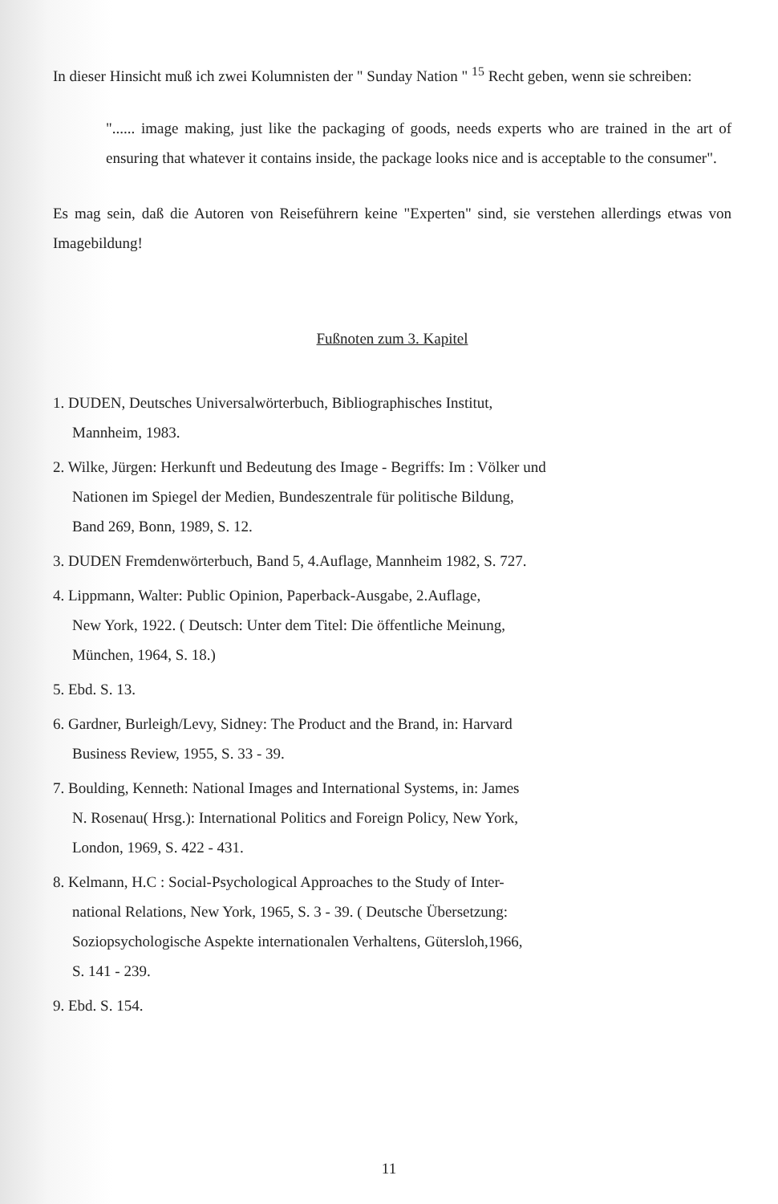In dieser Hinsicht muß ich zwei Kolumnisten der " Sunday Nation " <sup>15</sup> Recht geben, wenn sie schreiben:
"...... image making, just like the packaging of goods, needs experts who are trained in the art of ensuring that whatever it contains inside, the package looks nice and is acceptable to the consumer".
Es mag sein, daß die Autoren von Reiseführern keine "Experten" sind, sie verstehen allerdings etwas von Imagebildung!
Fußnoten zum 3. Kapitel
1. DUDEN, Deutsches Universalwörterbuch, Bibliographisches Institut,
Mannheim, 1983.
2. Wilke, Jürgen: Herkunft und Bedeutung des Image - Begriffs: Im : Völker und
Nationen im Spiegel der Medien, Bundeszentrale für politische Bildung,
Band 269, Bonn, 1989, S. 12.
3. DUDEN Fremdenwörterbuch, Band 5, 4.Auflage, Mannheim 1982, S. 727.
4. Lippmann, Walter: Public Opinion, Paperback-Ausgabe, 2.Auflage,
New York, 1922. ( Deutsch: Unter dem Titel: Die öffentliche Meinung,
München, 1964, S. 18.)
5. Ebd. S. 13.
6. Gardner, Burleigh/Levy, Sidney: The Product and the Brand, in: Harvard
Business Review, 1955, S. 33 - 39.
7. Boulding, Kenneth: National Images and International Systems, in: James
N. Rosenau( Hrsg.): International Politics and Foreign Policy, New York,
London, 1969, S. 422 - 431.
8. Kelmann, H.C : Social-Psychological Approaches to the Study of Inter-
national Relations, New York, 1965, S. 3 - 39. ( Deutsche Übersetzung:
Soziopsychologische Aspekte internationalen Verhaltens, Gütersloh,1966,
S. 141 - 239.
9. Ebd. S. 154.
11